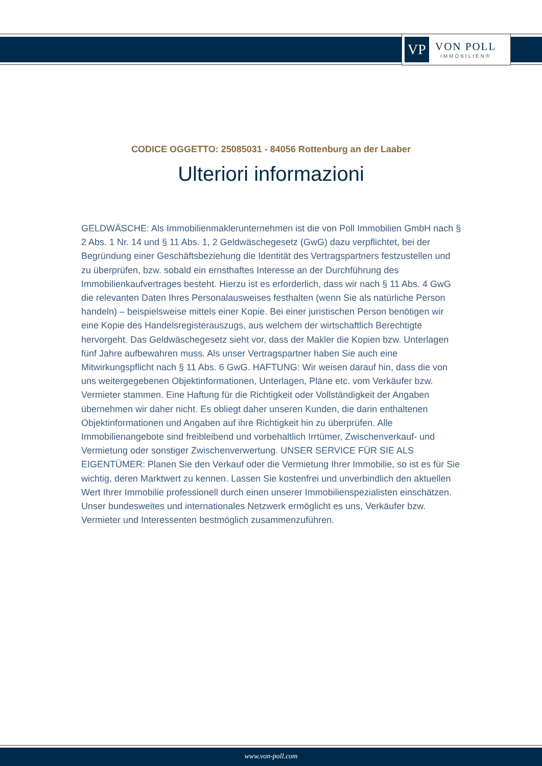VP
VON POLL
IMMOBILIEN®
CODICE OGGETTO: 25085031 - 84056 Rottenburg an der Laaber
Ulteriori informazioni
GELDWÄSCHE: Als Immobilienmaklerunternehmen ist die von Poll Immobilien GmbH nach § 2 Abs. 1 Nr. 14 und § 11 Abs. 1, 2 Geldwäschegesetz (GwG) dazu verpflichtet, bei der Begründung einer Geschäftsbeziehung die Identität des Vertragspartners festzustellen und zu überprüfen, bzw. sobald ein ernsthaftes Interesse an der Durchführung des Immobilienkaufvertrages besteht. Hierzu ist es erforderlich, dass wir nach § 11 Abs. 4 GwG die relevanten Daten Ihres Personalausweises festhalten (wenn Sie als natürliche Person handeln) – beispielsweise mittels einer Kopie. Bei einer juristischen Person benötigen wir eine Kopie des Handelsregisterauszugs, aus welchem der wirtschaftlich Berechtigte hervorgeht. Das Geldwäschegesetz sieht vor, dass der Makler die Kopien bzw. Unterlagen fünf Jahre aufbewahren muss. Als unser Vertragspartner haben Sie auch eine Mitwirkungspflicht nach § 11 Abs. 6 GwG. HAFTUNG: Wir weisen darauf hin, dass die von uns weitergegebenen Objektinformationen, Unterlagen, Pläne etc. vom Verkäufer bzw. Vermieter stammen. Eine Haftung für die Richtigkeit oder Vollständigkeit der Angaben übernehmen wir daher nicht. Es obliegt daher unseren Kunden, die darin enthaltenen Objektinformationen und Angaben auf ihre Richtigkeit hin zu überprüfen. Alle Immobilienangebote sind freibleibend und vorbehaltlich Irrtümer, Zwischenverkauf- und Vermietung oder sonstiger Zwischenverwertung. UNSER SERVICE FÜR SIE ALS EIGENTÜMER: Planen Sie den Verkauf oder die Vermietung Ihrer Immobilie, so ist es für Sie wichtig, deren Marktwert zu kennen. Lassen Sie kostenfrei und unverbindlich den aktuellen Wert Ihrer Immobilie professionell durch einen unserer Immobilienspezialisten einschätzen. Unser bundesweites und internationales Netzwerk ermöglicht es uns, Verkäufer bzw. Vermieter und Interessenten bestmöglich zusammenzuführen.
www.von-poll.com